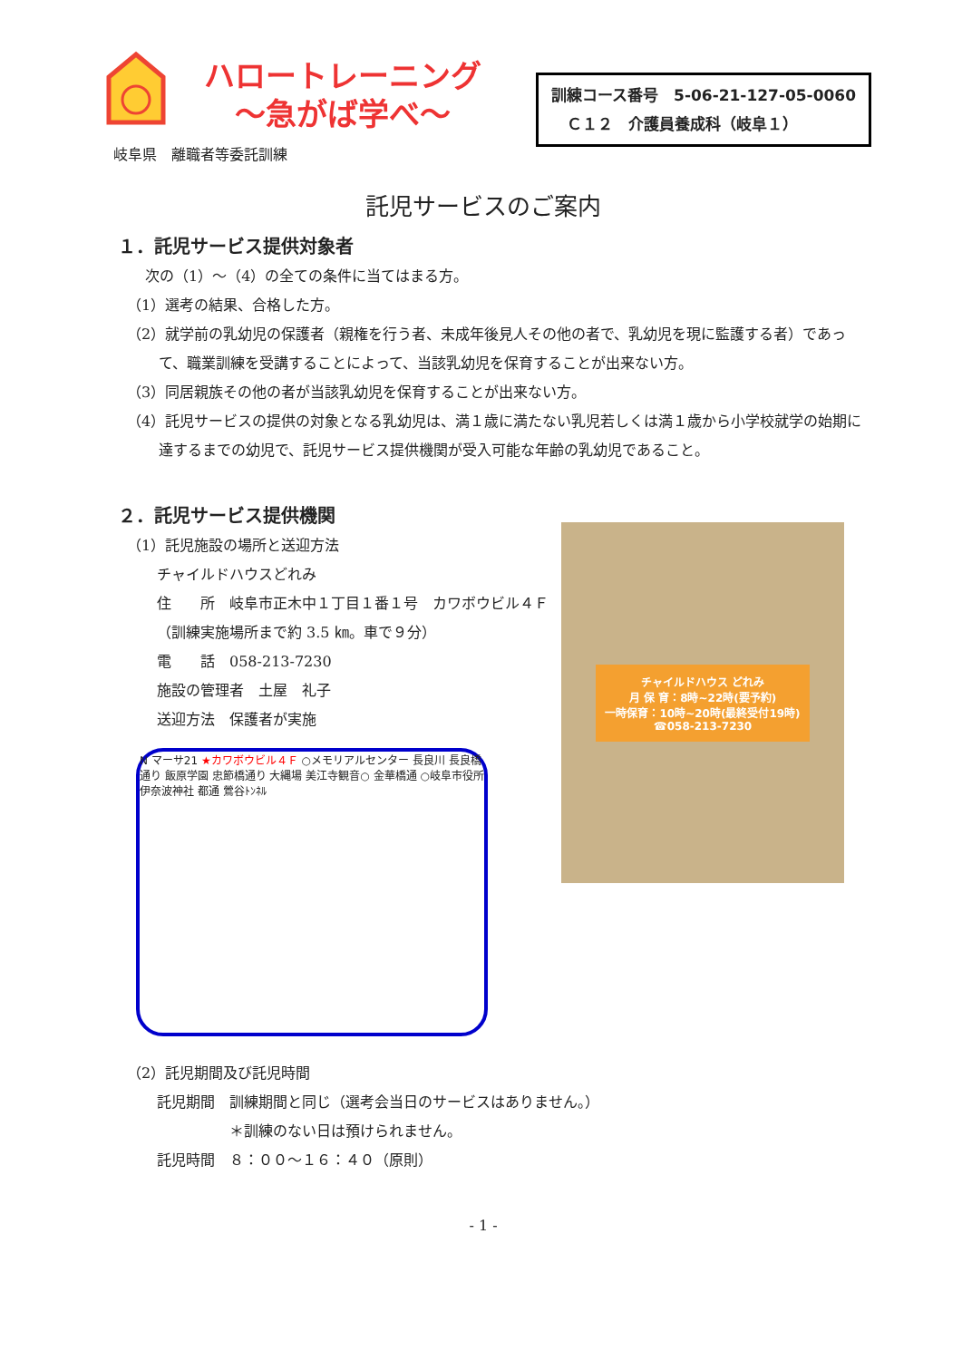ハロートレーニング
～急がば学べ～
岐阜県　離職者等委託訓練
訓練コース番号　5-06-21-127-05-0060
　Ｃ１２　介護員養成科（岐阜１）
託児サービスのご案内
１．託児サービス提供対象者
次の（1）～（4）の全ての条件に当てはまる方。
（1）選考の結果、合格した方。
（2）就学前の乳幼児の保護者（親権を行う者、未成年後見人その他の者で、乳幼児を現に監護する者）であって、職業訓練を受講することによって、当該乳幼児を保育することが出来ない方。
（3）同居親族その他の者が当該乳幼児を保育することが出来ない方。
（4）託児サービスの提供の対象となる乳幼児は、満１歳に満たない乳児若しくは満１歳から小学校就学の始期に達するまでの幼児で、託児サービス提供機関が受入可能な年齢の乳幼児であること。
２．託児サービス提供機関
（1）託児施設の場所と送迎方法
チャイルドハウスどれみ
住　　所　岐阜市正木中１丁目１番１号　カワボウビル４Ｆ
（訓練実施場所まで約 3.5 ㎞。車で９分）
電　　話　058-213-7230
施設の管理者　土屋　礼子
送迎方法　保護者が実施
N マーサ21 ★カワボウビル４Ｆ ○メモリアルセンター 長良川 長良橋通り 飯原学園 忠節橋通り 大縄場 美江寺観音○ 金華橋通 ○岐阜市役所 伊奈波神社 都通 鶯谷ﾄﾝﾈﾙ
チャイルドハウス どれみ
月 保 育：8時~22時(要予約)
一時保育：10時~20時(最終受付19時)
☎058-213-7230
（2）託児期間及び託児時間
託児期間　訓練期間と同じ（選考会当日のサービスはありません。）
　　　　　＊訓練のない日は預けられません。
託児時間　８：００～１６：４０（原則）
- 1 -